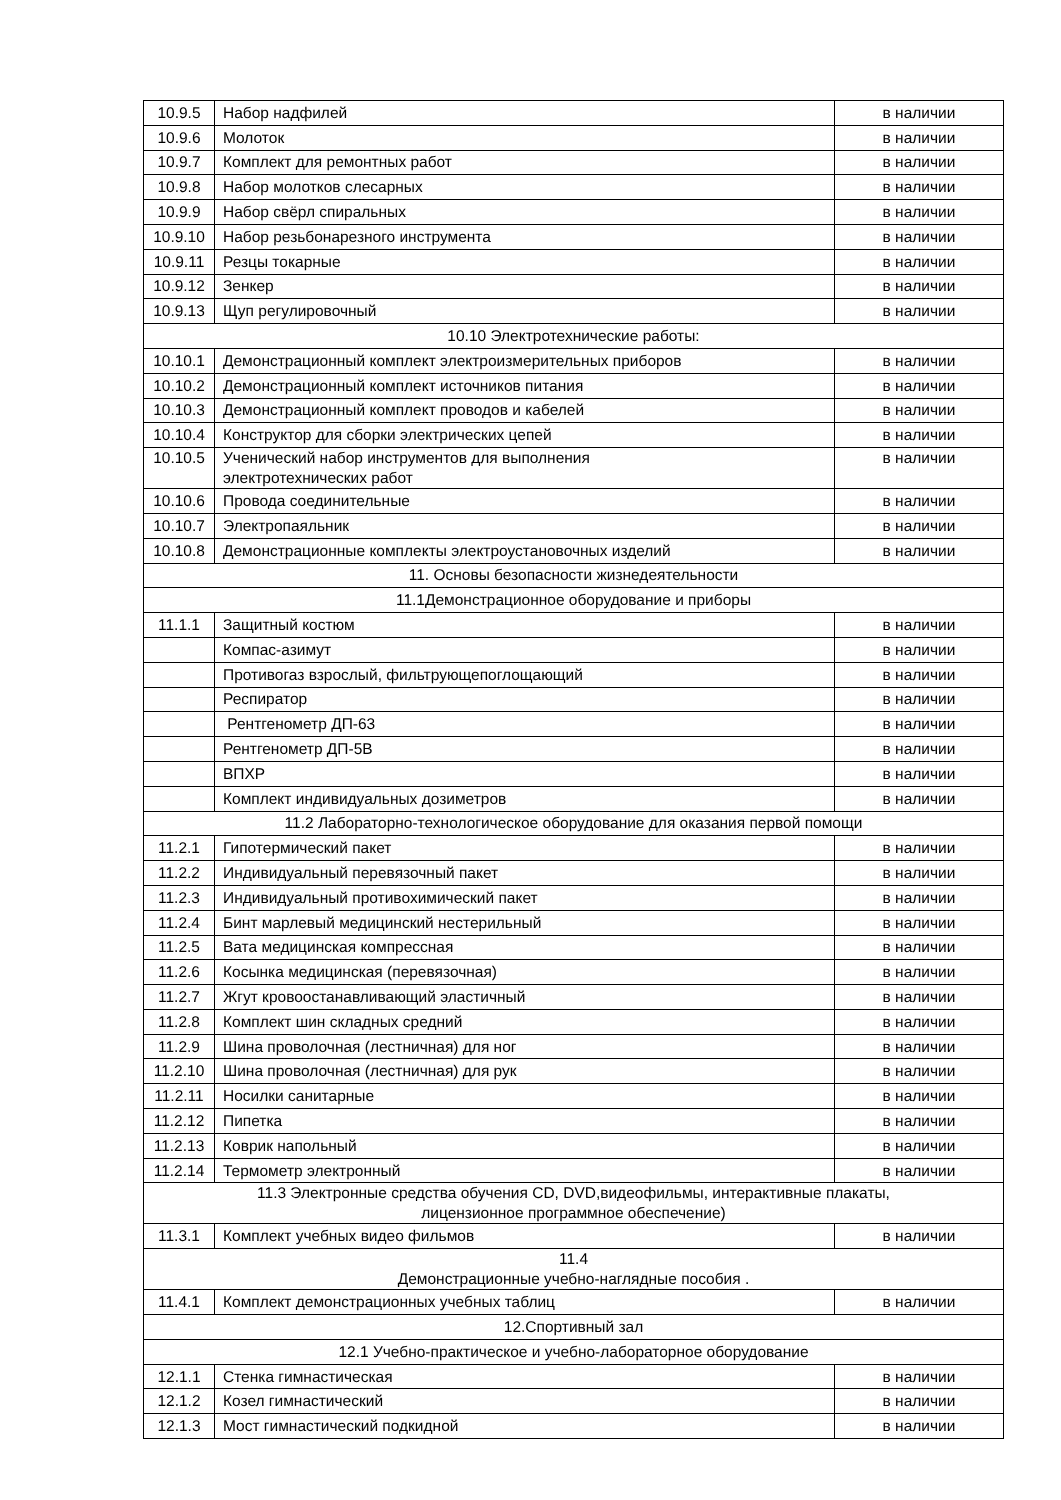| 10.9.5 | Набор надфилей | в наличии |
| 10.9.6 | Молоток | в наличии |
| 10.9.7 | Комплект для ремонтных работ | в наличии |
| 10.9.8 | Набор молотков слесарных | в наличии |
| 10.9.9 | Набор свёрл спиральных | в наличии |
| 10.9.10 | Набор резьбонарезного инструмента | в наличии |
| 10.9.11 | Резцы токарные | в наличии |
| 10.9.12 | Зенкер | в наличии |
| 10.9.13 | Щуп регулировочный | в наличии |
| 10.10 Электротехнические работы: | | |
| 10.10.1 | Демонстрационный комплект электроизмерительных приборов | в наличии |
| 10.10.2 | Демонстрационный комплект источников питания | в наличии |
| 10.10.3 | Демонстрационный комплект проводов и кабелей | в наличии |
| 10.10.4 | Конструктор для сборки электрических цепей | в наличии |
| 10.10.5 | Ученический набор инструментов для выполнения электротехнических работ | в наличии |
| 10.10.6 | Провода соединительные | в наличии |
| 10.10.7 | Электропаяльник | в наличии |
| 10.10.8 | Демонстрационные комплекты электроустановочных изделий | в наличии |
| 11. Основы безопасности жизнедеятельности | | |
| 11.1Демонстрационное оборудование и приборы | | |
| 11.1.1 | Защитный костюм | в наличии |
| | Компас-азимут | в наличии |
| | Противогаз взрослый, фильтрующепоглощающий | в наличии |
| | Респиратор | в наличии |
| | Рентгенометр ДП-63 | в наличии |
| | Рентгенометр ДП-5В | в наличии |
| | ВПХР | в наличии |
| | Комплект индивидуальных дозиметров | в наличии |
| 11.2 Лабораторно-технологическое оборудование для оказания первой помощи | | |
| 11.2.1 | Гипотермический пакет | в наличии |
| 11.2.2 | Индивидуальный перевязочный пакет | в наличии |
| 11.2.3 | Индивидуальный противохимический пакет | в наличии |
| 11.2.4 | Бинт марлевый медицинский нестерильный | в наличии |
| 11.2.5 | Вата медицинская компрессная | в наличии |
| 11.2.6 | Косынка медицинская (перевязочная) | в наличии |
| 11.2.7 | Жгут кровоостанавливающий эластичный | в наличии |
| 11.2.8 | Комплект шин складных средний | в наличии |
| 11.2.9 | Шина проволочная (лестничная) для ног | в наличии |
| 11.2.10 | Шина проволочная (лестничная) для рук | в наличии |
| 11.2.11 | Носилки санитарные | в наличии |
| 11.2.12 | Пипетка | в наличии |
| 11.2.13 | Коврик напольный | в наличии |
| 11.2.14 | Термометр электронный | в наличии |
| 11.3 Электронные средства обучения CD, DVD,видеофильмы, интерактивные плакаты, лицензионное программное обеспечение) | | |
| 11.3.1 | Комплект учебных видео фильмов | в наличии |
| 11.4 Демонстрационные учебно-наглядные пособия . | | |
| 11.4.1 | Комплект демонстрационных учебных таблиц | в наличии |
| 12.Спортивный зал | | |
| 12.1 Учебно-практическое и учебно-лабораторное оборудование | | |
| 12.1.1 | Стенка гимнастическая | в наличии |
| 12.1.2 | Козел гимнастический | в наличии |
| 12.1.3 | Мост гимнастический подкидной | в наличии |